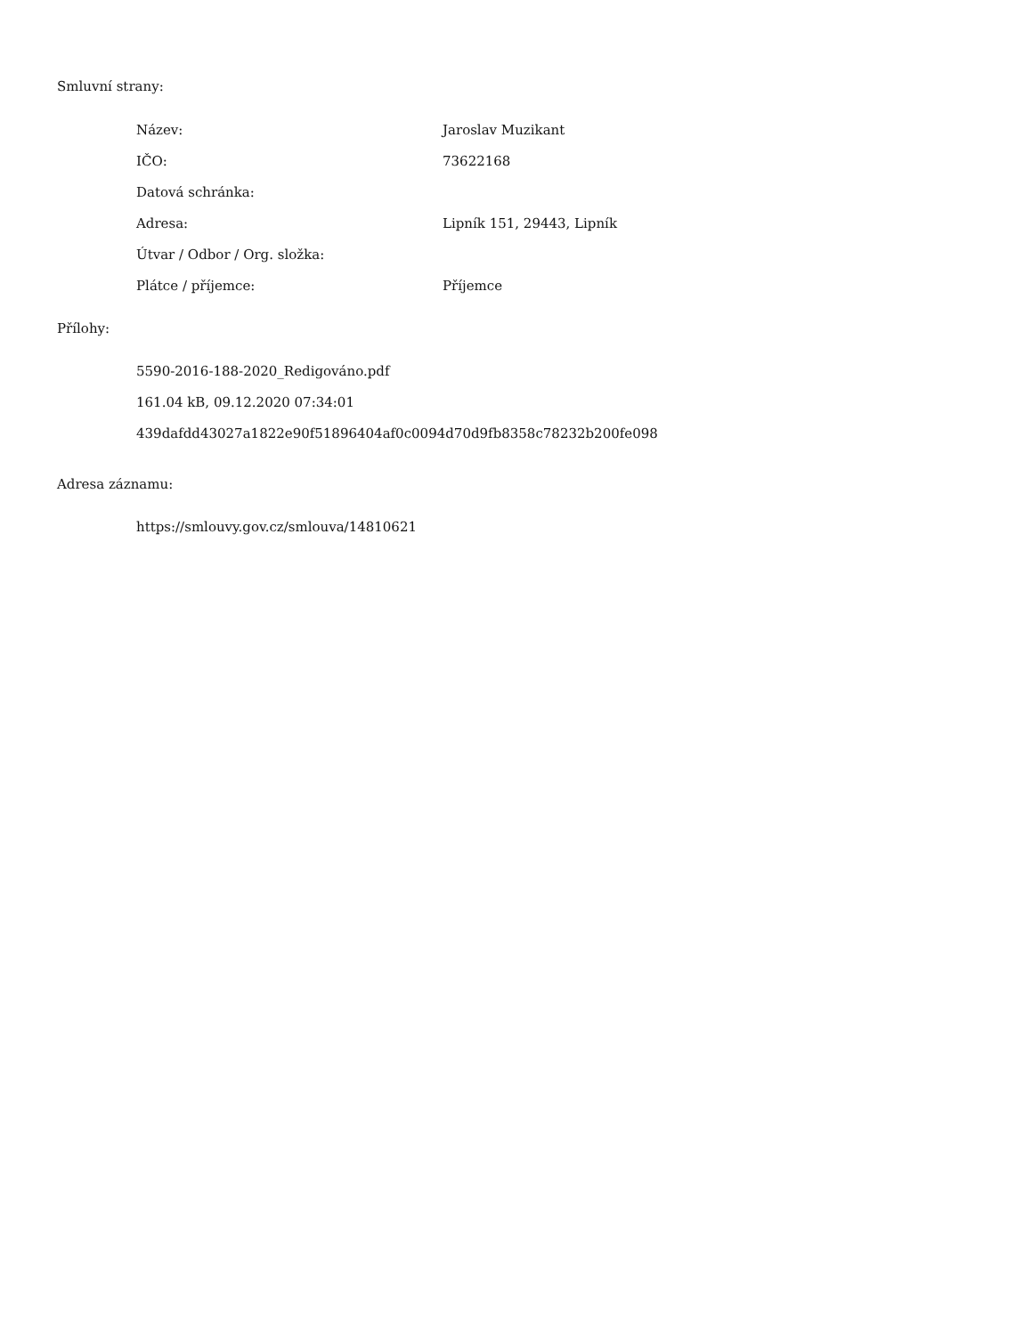Smluvní strany:
| Název: | Jaroslav Muzikant |
| IČO: | 73622168 |
| Datová schránka: | |
| Adresa: | Lipník 151, 29443, Lipník |
| Útvar / Odbor / Org. složka: | |
| Plátce / příjemce: | Příjemce |
Přílohy:
5590-2016-188-2020_Redigováno.pdf
161.04 kB, 09.12.2020 07:34:01
439dafdd43027a1822e90f51896404af0c0094d70d9fb8358c78232b200fe098
Adresa záznamu:
https://smlouvy.gov.cz/smlouva/14810621